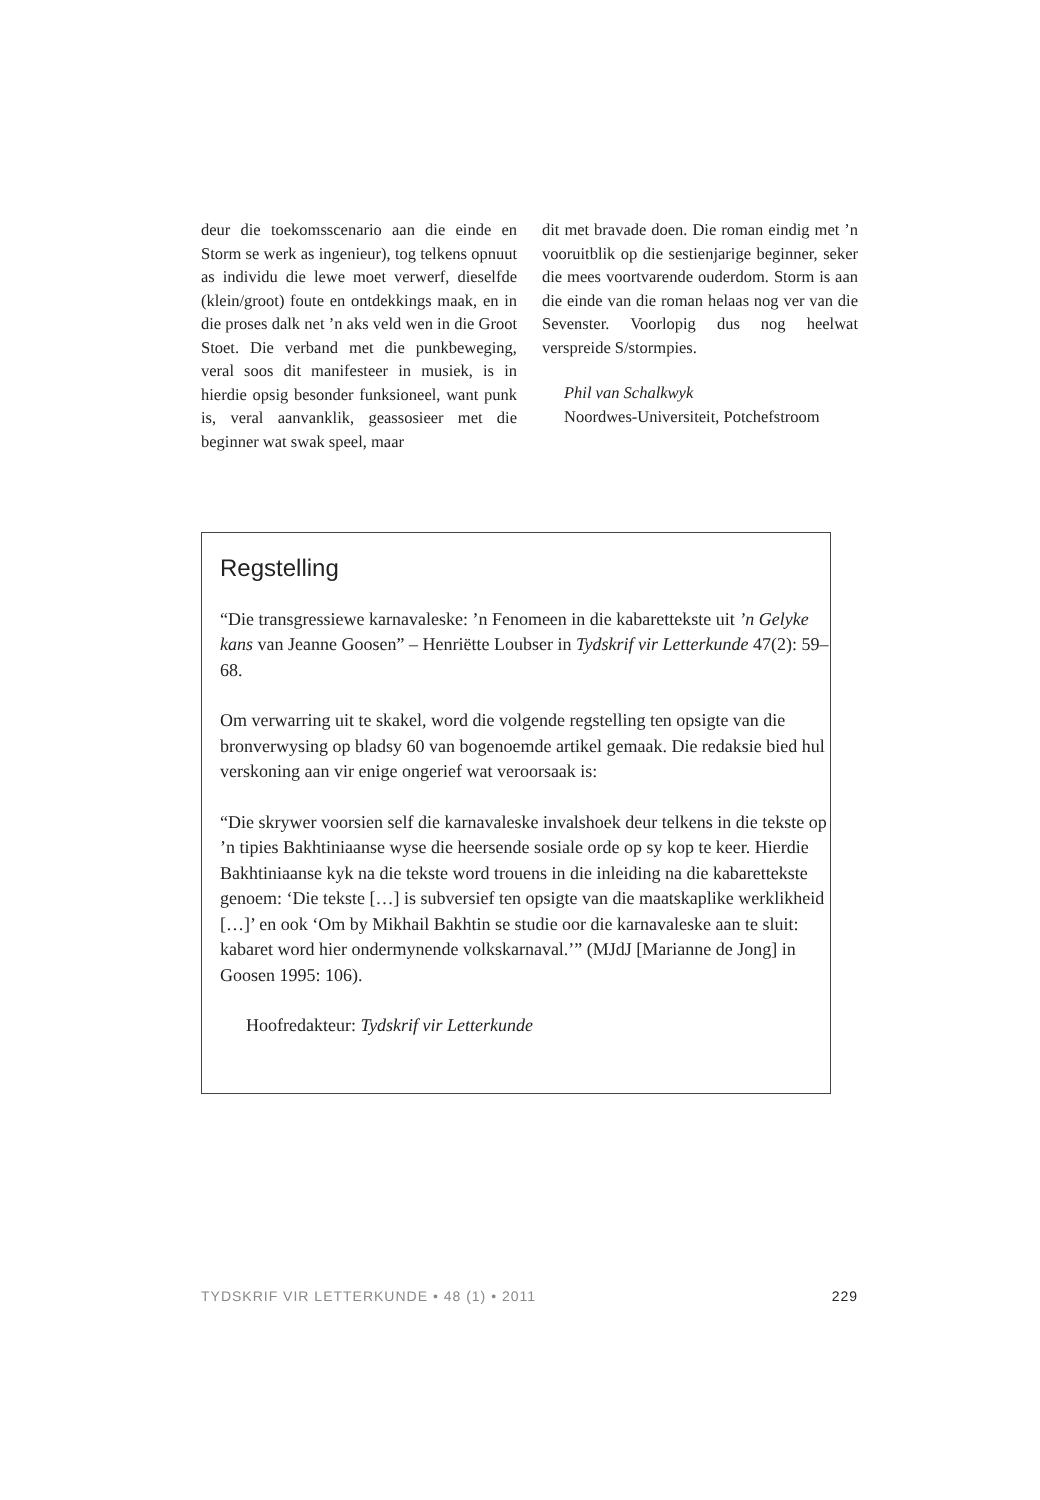deur die toekomsscenario aan die einde en Storm se werk as ingenieur), tog telkens opnuut as individu die lewe moet verwerf, dieselfde (klein/groot) foute en ontdekkings maak, en in die proses dalk net ’n aks veld wen in die Groot Stoet. Die verband met die punkbeweging, veral soos dit manifesteer in musiek, is in hierdie opsig besonder funksio­neel, want punk is, veral aanvanklik, geasso­sieer met die beginner wat swak speel, maar
dit met bravade doen. Die roman eindig met ’n vooruitblik op die sestienjarige beginner, seker die mees voortvarende ouderdom. Storm is aan die einde van die roman helaas nog ver van die Sevenster. Voorlopig dus nog heelwat verspreide S/stormpies.
Phil van Schalkwyk
Noordwes-Universiteit, Potchefstroom
Regstelling
“Die transgressiewe karnavaleske: ’n Fenomeen in die kabarettekste uit ’n Gelyke kans van Jeanne Goosen” – Henriëtte Loubser in Tydskrif vir Letterkunde 47(2): 59–68.
Om verwarring uit te skakel, word die volgende regstelling ten opsigte van die bronverwysing op bladsy 60 van bogenoemde artikel gemaak. Die redaksie bied hul verskoning aan vir enige ongerief wat veroorsaak is:
“Die skrywer voorsien self die karnavaleske invalshoek deur telkens in die tekste op ’n tipies Bakhtiniaanse wyse die heersende sosiale orde op sy kop te keer. Hierdie Bakhtiniaanse kyk na die tekste word trouens in die inleiding na die kabarettekste genoem: ‘Die tekste […] is subversief ten opsigte van die maatskaplike werklikheid […]’ en ook ‘Om by Mikhail Bakhtin se studie oor die karnavaleske aan te sluit: kabaret word hier ondermynende volkskarnaval.’” (MJdJ [Marianne de Jong] in Goosen 1995: 106).
Hoofredakteur: Tydskrif vir Letterkunde
TYDSKRIF VIR LETTERKUNDE • 48 (1) • 2011 229